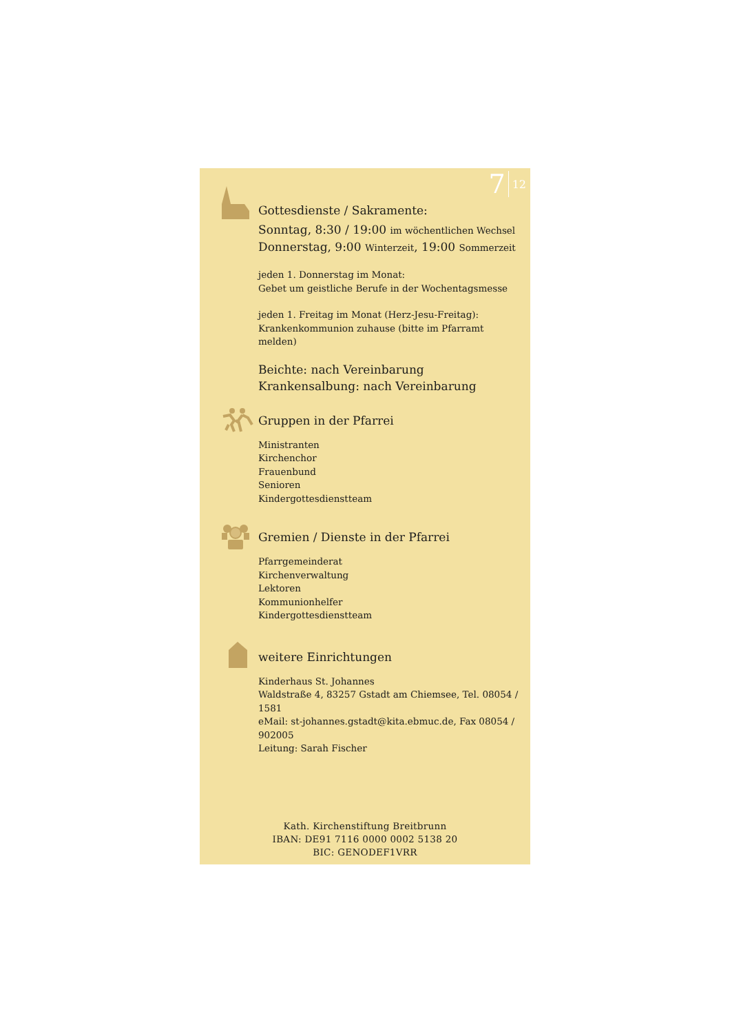7 12
Gottesdienste / Sakramente:
Sonntag, 8:30 / 19:00 im wöchentlichen Wechsel
Donnerstag, 9:00 Winterzeit, 19:00 Sommerzeit
jeden 1. Donnerstag im Monat:
Gebet um geistliche Berufe in der Wochentagsmesse
jeden 1. Freitag im Monat (Herz-Jesu-Freitag):
Krankenkommunion zuhause (bitte im Pfarramt melden)
Beichte: nach Vereinbarung
Krankensalbung: nach Vereinbarung
Gruppen in der Pfarrei
Ministranten
Kirchenchor
Frauenbund
Senioren
Kindergottesdienstteam
Gremien / Dienste in der Pfarrei
Pfarrgemeinderat
Kirchenverwaltung
Lektoren
Kommunionhelfer
Kindergottesdienstteam
weitere Einrichtungen
Kinderhaus St. Johannes
Waldstraße 4, 83257 Gstadt am Chiemsee, Tel. 08054 / 1581
eMail: st-johannes.gstadt@kita.ebmuc.de, Fax 08054 / 902005
Leitung: Sarah Fischer
Kath. Kirchenstiftung Breitbrunn
IBAN: DE91 7116 0000 0002 5138 20
BIC: GENODEF1VRR